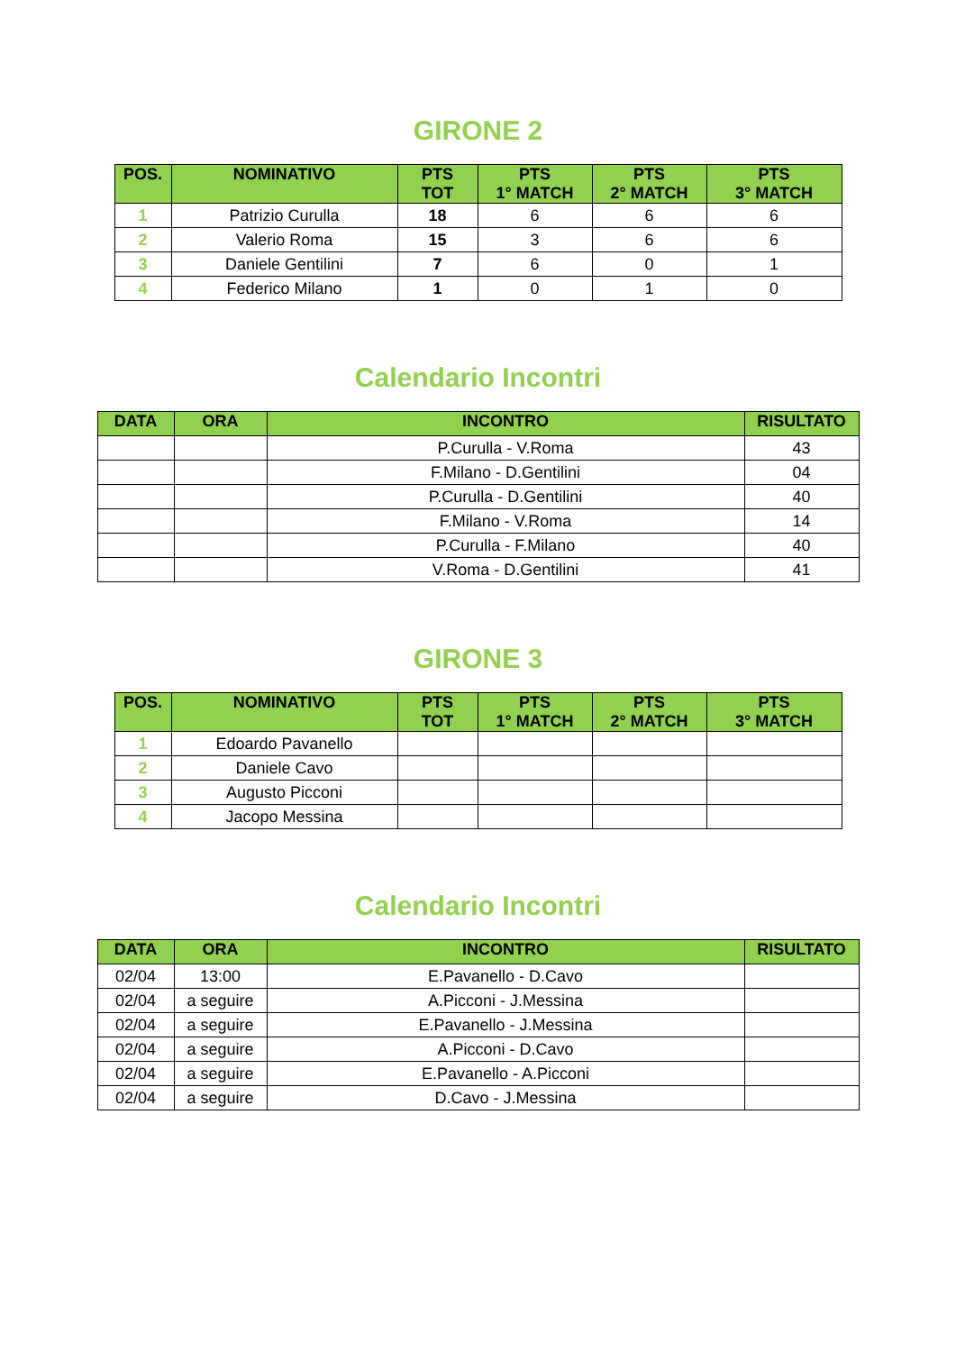GIRONE 2
| POS. | NOMINATIVO | PTS TOT | PTS 1° MATCH | PTS 2° MATCH | PTS 3° MATCH |
| --- | --- | --- | --- | --- | --- |
| 1 | Patrizio Curulla | 18 | 6 | 6 | 6 |
| 2 | Valerio Roma | 15 | 3 | 6 | 6 |
| 3 | Daniele Gentilini | 7 | 6 | 0 | 1 |
| 4 | Federico Milano | 1 | 0 | 1 | 0 |
Calendario Incontri
| DATA | ORA | INCONTRO | RISULTATO |
| --- | --- | --- | --- |
| | | P.Curulla - V.Roma | 43 |
| | | F.Milano - D.Gentilini | 04 |
| | | P.Curulla - D.Gentilini | 40 |
| | | F.Milano - V.Roma | 14 |
| | | P.Curulla - F.Milano | 40 |
| | | V.Roma - D.Gentilini | 41 |
GIRONE 3
| POS. | NOMINATIVO | PTS TOT | PTS 1° MATCH | PTS 2° MATCH | PTS 3° MATCH |
| --- | --- | --- | --- | --- | --- |
| 1 | Edoardo Pavanello | | | | |
| 2 | Daniele Cavo | | | | |
| 3 | Augusto Picconi | | | | |
| 4 | Jacopo Messina | | | | |
Calendario Incontri
| DATA | ORA | INCONTRO | RISULTATO |
| --- | --- | --- | --- |
| 02/04 | 13:00 | E.Pavanello - D.Cavo | |
| 02/04 | a seguire | A.Picconi - J.Messina | |
| 02/04 | a seguire | E.Pavanello - J.Messina | |
| 02/04 | a seguire | A.Picconi - D.Cavo | |
| 02/04 | a seguire | E.Pavanello - A.Picconi | |
| 02/04 | a seguire | D.Cavo - J.Messina | |